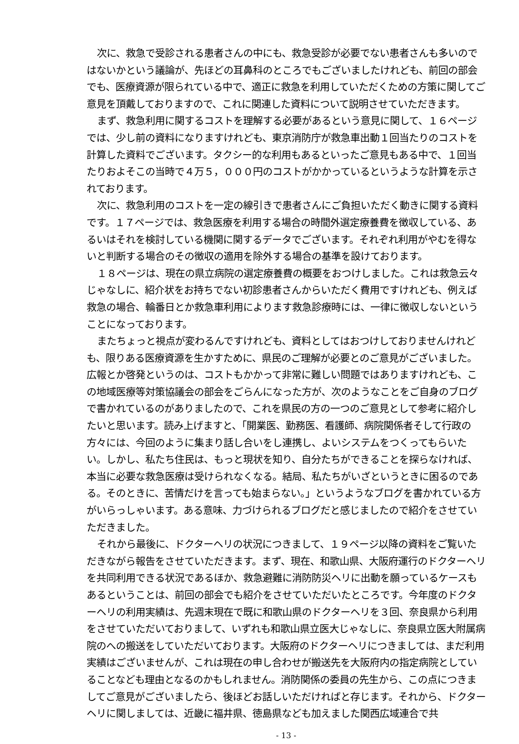次に、救急で受診される患者さんの中にも、救急受診が必要でない患者さんも多いのではないかという議論が、先ほどの耳鼻科のところでもございましたけれども、前回の部会でも、医療資源が限られている中で、適正に救急を利用していただくための方策に関してご意見を頂戴しておりますので、これに関連した資料について説明させていただきます。
まず、救急利用に関するコストを理解する必要があるという意見に関して、１６ページでは、少し前の資料になりますけれども、東京消防庁が救急車出動１回当たりのコストを計算した資料でございます。タクシー的な利用もあるといったご意見もある中で、１回当たりおよそこの当時で４万５，０００円のコストがかかっているというような計算を示されております。
次に、救急利用のコストを一定の線引きで患者さんにご負担いただく動きに関する資料です。１７ページでは、救急医療を利用する場合の時間外選定療養費を徴収している、あるいはそれを検討している機関に関するデータでございます。それぞれ利用がやむを得ないと判断する場合のその徴収の適用を除外する場合の基準を設けております。
１８ページは、現在の県立病院の選定療養費の概要をおつけしました。これは救急云々じゃなしに、紹介状をお持ちでない初診患者さんからいただく費用ですけれども、例えば救急の場合、輪番日とか救急車利用によります救急診療時には、一律に徴収しないということになっております。
またちょっと視点が変わるんですけれども、資料としてはおつけしておりませんけれども、限りある医療資源を生かすために、県民のご理解が必要とのご意見がございました。広報とか啓発というのは、コストもかかって非常に難しい問題ではありますけれども、この地域医療等対策協議会の部会をごらんになった方が、次のようなことをご自身のブログで書かれているのがありましたので、これを県民の方の一つのご意見として参考に紹介したいと思います。読み上げますと、「開業医、勤務医、看護師、病院関係者そして行政の方々には、今回のように集まり話し合いをし連携し、よいシステムをつくってもらいたい。しかし、私たち住民は、もっと現状を知り、自分たちができることを探らなければ、本当に必要な救急医療は受けられなくなる。結局、私たちがいざというときに困るのである。そのときに、苦情だけを言っても始まらない。」というようなブログを書かれている方がいらっしゃいます。ある意味、力づけられるブログだと感じましたので紹介をさせていただきました。
それから最後に、ドクターヘリの状況につきまして、１９ページ以降の資料をご覧いただきながら報告をさせていただきます。まず、現在、和歌山県、大阪府運行のドクターヘリを共同利用できる状況であるほか、救急避難に消防防災ヘリに出動を願っているケースもあるということは、前回の部会でも紹介をさせていただいたところです。今年度のドクターヘリの利用実績は、先週末現在で既に和歌山県のドクターヘリを３回、奈良県から利用をさせていただいておりまして、いずれも和歌山県立医大じゃなしに、奈良県立医大附属病院のへの搬送をしていただいております。大阪府のドクターヘリにつきましては、まだ利用実績はございませんが、これは現在の申し合わせが搬送先を大阪府内の指定病院としていることなども理由となるのかもしれません。消防関係の委員の先生から、この点につきましてご意見がございましたら、後ほどお話しいただければと存じます。それから、ドクターヘリに関しましては、近畿に福井県、徳島県なども加えました関西広域連合で共
- 13 -